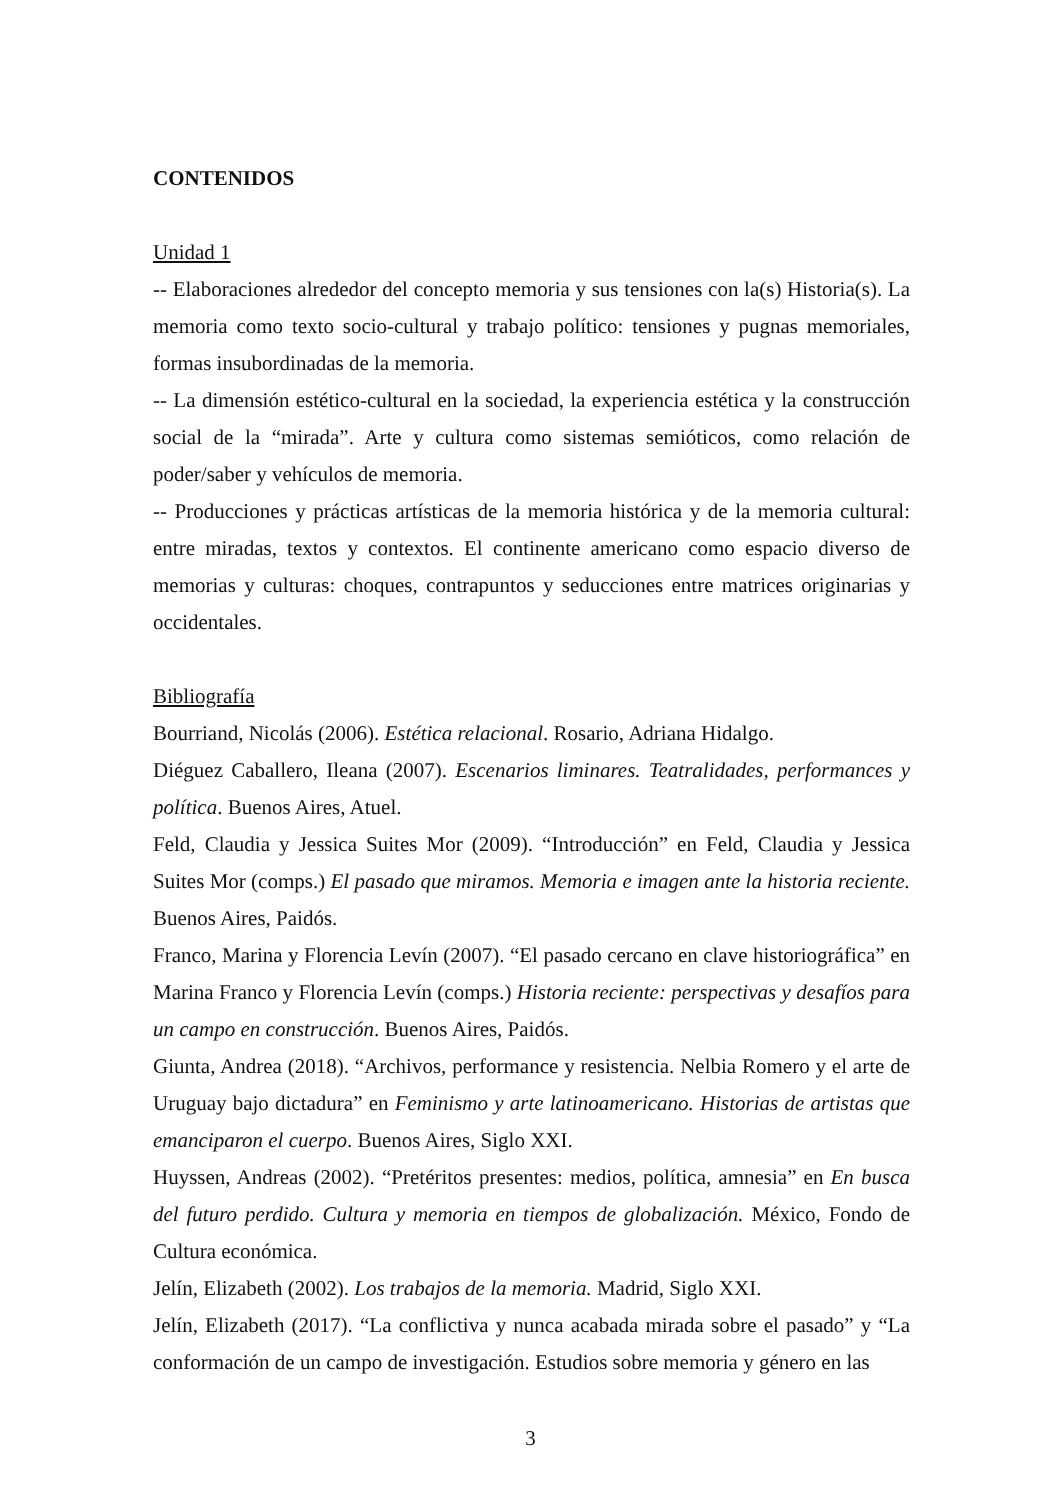CONTENIDOS
Unidad 1
-- Elaboraciones alrededor del concepto memoria y sus tensiones con la(s) Historia(s). La memoria como texto socio-cultural y trabajo político: tensiones y pugnas memoriales, formas insubordinadas de la memoria.
-- La dimensión estético-cultural en la sociedad, la experiencia estética y la construcción social de la “mirada”. Arte y cultura como sistemas semióticos, como relación de poder/saber y vehículos de memoria.
-- Producciones y prácticas artísticas de la memoria histórica y de la memoria cultural: entre miradas, textos y contextos. El continente americano como espacio diverso de memorias y culturas: choques, contrapuntos y seducciones entre matrices originarias y occidentales.
Bibliografía
Bourriand, Nicolás (2006). Estética relacional. Rosario, Adriana Hidalgo.
Diéguez Caballero, Ileana (2007). Escenarios liminares. Teatralidades, performances y política. Buenos Aires, Atuel.
Feld, Claudia y Jessica Suites Mor (2009). “Introducción” en Feld, Claudia y Jessica Suites Mor (comps.) El pasado que miramos. Memoria e imagen ante la historia reciente. Buenos Aires, Paidós.
Franco, Marina y Florencia Levín (2007). “El pasado cercano en clave historiográfica” en Marina Franco y Florencia Levín (comps.) Historia reciente: perspectivas y desafíos para un campo en construcción. Buenos Aires, Paidós.
Giunta, Andrea (2018). “Archivos, performance y resistencia. Nelbia Romero y el arte de Uruguay bajo dictadura” en Feminismo y arte latinoamericano. Historias de artistas que emanciparon el cuerpo. Buenos Aires, Siglo XXI.
Huyssen, Andreas (2002). “Pretéritos presentes: medios, política, amnesia” en En busca del futuro perdido. Cultura y memoria en tiempos de globalización. México, Fondo de Cultura económica.
Jelín, Elizabeth (2002). Los trabajos de la memoria. Madrid, Siglo XXI.
Jelín, Elizabeth (2017). “La conflictiva y nunca acabada mirada sobre el pasado” y “La conformación de un campo de investigación. Estudios sobre memoria y género en las
3